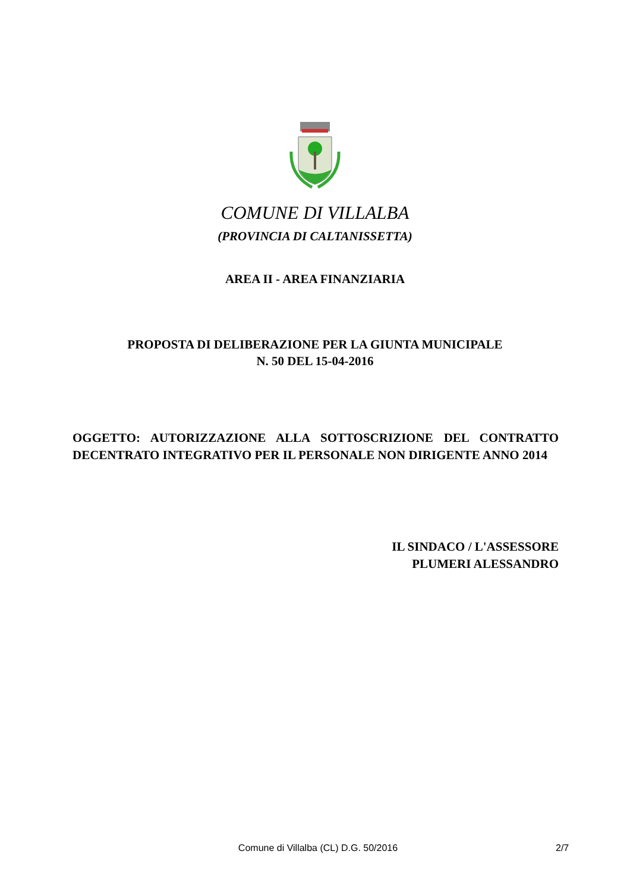COMUNE DI VILLALBA
(PROVINCIA DI CALTANISSETTA)
AREA II - AREA FINANZIARIA
PROPOSTA DI DELIBERAZIONE PER LA GIUNTA MUNICIPALE
N. 50 DEL 15-04-2016
OGGETTO: AUTORIZZAZIONE ALLA SOTTOSCRIZIONE DEL CONTRATTO DECENTRATO INTEGRATIVO PER IL PERSONALE NON DIRIGENTE ANNO 2014
IL SINDACO / L'ASSESSORE
PLUMERI ALESSANDRO
Comune di Villalba (CL) D.G. 50/2016 2/7